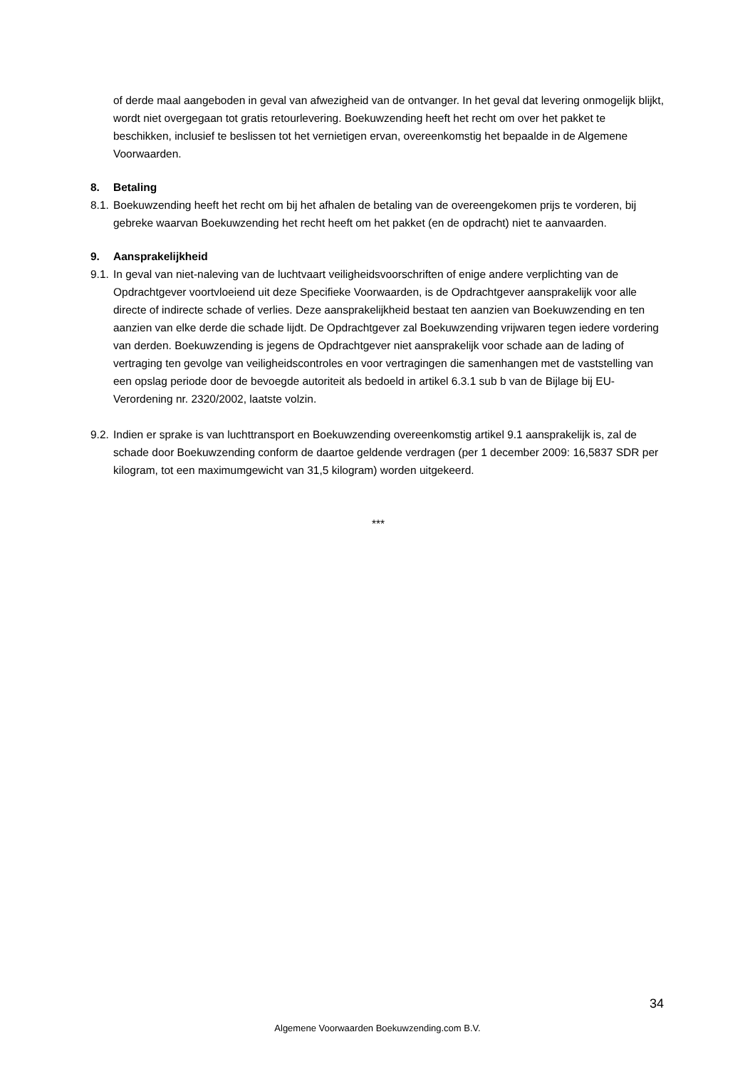of derde maal aangeboden in geval van afwezigheid van de ontvanger. In het geval dat levering onmogelijk blijkt, wordt niet overgegaan tot gratis retourlevering. Boekuwzending heeft het recht om over het pakket te beschikken, inclusief te beslissen tot het vernietigen ervan, overeenkomstig het bepaalde in de Algemene Voorwaarden.
8. Betaling
8.1. Boekuwzending heeft het recht om bij het afhalen de betaling van de overeengekomen prijs te vorderen, bij gebreke waarvan Boekuwzending het recht heeft om het pakket (en de opdracht) niet te aanvaarden.
9. Aansprakelijkheid
9.1. In geval van niet-naleving van de luchtvaart veiligheidsvoorschriften of enige andere verplichting van de Opdrachtgever voortvloeiend uit deze Specifieke Voorwaarden, is de Opdrachtgever aansprakelijk voor alle directe of indirecte schade of verlies. Deze aansprakelijkheid bestaat ten aanzien van Boekuwzending en ten aanzien van elke derde die schade lijdt. De Opdrachtgever zal Boekuwzending vrijwaren tegen iedere vordering van derden. Boekuwzending is jegens de Opdrachtgever niet aansprakelijk voor schade aan de lading of vertraging ten gevolge van veiligheidscontroles en voor vertragingen die samenhangen met de vaststelling van een opslag periode door de bevoegde autoriteit als bedoeld in artikel 6.3.1 sub b van de Bijlage bij EU-Verordening nr. 2320/2002, laatste volzin.
9.2. Indien er sprake is van luchttransport en Boekuwzending overeenkomstig artikel 9.1 aansprakelijk is, zal de schade door Boekuwzending conform de daartoe geldende verdragen (per 1 december 2009: 16,5837 SDR per kilogram, tot een maximumgewicht van 31,5 kilogram) worden uitgekeerd.
***
34
Algemene Voorwaarden Boekuwzending.com B.V.